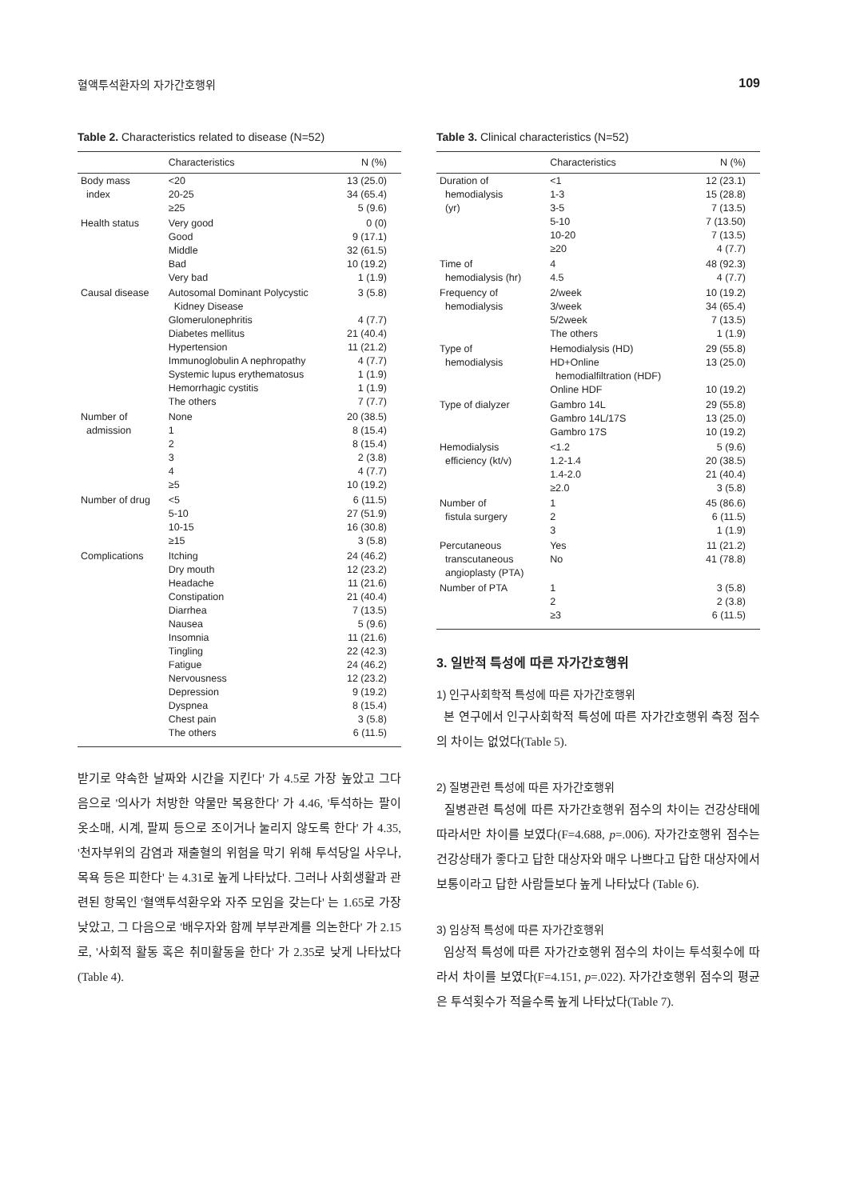혈액투석환자의 자가간호행위 109
Table 2. Characteristics related to disease (N=52)
| | Characteristics | N (%) |
| --- | --- | --- |
| Body mass index | <20 20-25 ≥25 | 13 (25.0) 34 (65.4) 5 (9.6) |
| Health status | Very good Good Middle Bad Very bad | 0 (0) 9 (17.1) 32 (61.5) 10 (19.2) 1 (1.9) |
| Causal disease | Autosomal Dominant Polycystic Kidney Disease Glomerulonephritis Diabetes mellitus Hypertension Immunoglobulin A nephropathy Systemic lupus erythematosus Hemorrhagic cystitis The others | 3 (5.8) 4 (7.7) 21 (40.4) 11 (21.2) 4 (7.7) 1 (1.9) 1 (1.9) 7 (7.7) |
| Number of admission | None 1 2 3 4 ≥5 | 20 (38.5) 8 (15.4) 8 (15.4) 2 (3.8) 4 (7.7) 10 (19.2) |
| Number of drug | <5 5-10 10-15 ≥15 | 6 (11.5) 27 (51.9) 16 (30.8) 3 (5.8) |
| Complications | Itching Dry mouth Headache Constipation Diarrhea Nausea Insomnia Tingling Fatigue Nervousness Depression Dyspnea Chest pain The others | 24 (46.2) 12 (23.2) 11 (21.6) 21 (40.4) 7 (13.5) 5 (9.6) 11 (21.6) 22 (42.3) 24 (46.2) 12 (23.2) 9 (19.2) 8 (15.4) 3 (5.8) 6 (11.5) |
받기로 약속한 날짜와 시간을 지킨다' 가 4.5로 가장 높았고 그다음으로 '의사가 처방한 약물만 복용한다' 가 4.46, '투석하는 팔이 옷소매, 시계, 팔찌 등으로 조이거나 눌리지 않도록 한다' 가 4.35, '천자부위의 감염과 재출혈의 위험을 막기 위해 투석당일 사우나, 목욕 등은 피한다' 는 4.31로 높게 나타났다. 그러나 사회생활과 관련된 항목인 '혈액투석환우와 자주 모임을 갖는다' 는 1.65로 가장 낮았고, 그 다음으로 '배우자와 함께 부부관계를 의논한다' 가 2.15로, '사회적 활동 혹은 취미활동을 한다' 가 2.35로 낮게 나타났다(Table 4).
Table 3. Clinical characteristics (N=52)
| | Characteristics | N (%) |
| --- | --- | --- |
| Duration of hemodialysis (yr) | <1 1-3 3-5 5-10 10-20 ≥20 | 12 (23.1) 15 (28.8) 7 (13.5) 7 (13.50) 7 (13.5) 4 (7.7) |
| Time of hemodialysis (hr) | 4 4.5 | 48 (92.3) 4 (7.7) |
| Frequency of hemodialysis | 2/week 3/week 5/2week The others | 10 (19.2) 34 (65.4) 7 (13.5) 1 (1.9) |
| Type of hemodialysis | Hemodialysis (HD) HD+Online hemodialfiltration (HDF) Online HDF | 29 (55.8) 13 (25.0) 10 (19.2) |
| Type of dialyzer | Gambro 14L Gambro 14L/17S Gambro 17S | 29 (55.8) 13 (25.0) 10 (19.2) |
| Hemodialysis efficiency (kt/v) | <1.2 1.2-1.4 1.4-2.0 ≥2.0 | 5 (9.6) 20 (38.5) 21 (40.4) 3 (5.8) |
| Number of fistula surgery | 1 2 3 | 45 (86.6) 6 (11.5) 1 (1.9) |
| Percutaneous transcutaneous angioplasty (PTA) | Yes No | 11 (21.2) 41 (78.8) |
| Number of PTA | 1 2 ≥3 | 3 (5.8) 2 (3.8) 6 (11.5) |
3. 일반적 특성에 따른 자가간호행위
1) 인구사회학적 특성에 따른 자가간호행위
본 연구에서 인구사회학적 특성에 따른 자가간호행위 측정 점수의 차이는 없었다(Table 5).
2) 질병관련 특성에 따른 자가간호행위
질병관련 특성에 따른 자가간호행위 점수의 차이는 건강상태에 따라서만 차이를 보였다(F=4.688, p=.006). 자가간호행위 점수는 건강상태가 좋다고 답한 대상자와 매우 나쁘다고 답한 대상자에서 보통이라고 답한 사람들보다 높게 나타났다 (Table 6).
3) 임상적 특성에 따른 자가간호행위
임상적 특성에 따른 자가간호행위 점수의 차이는 투석횟수에 따라서 차이를 보였다(F=4.151, p=.022). 자가간호행위 점수의 평균은 투석횟수가 적을수록 높게 나타났다(Table 7).